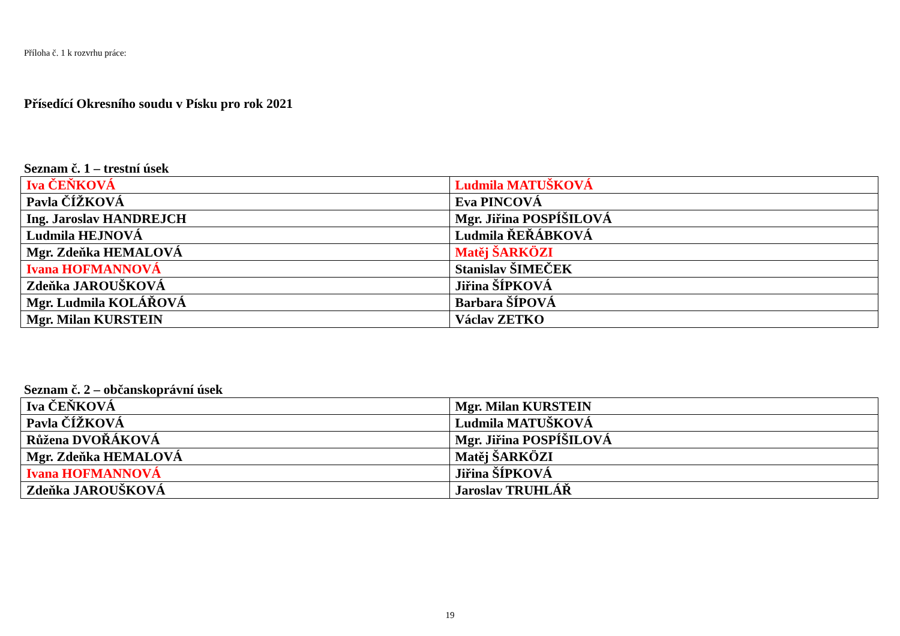Příloha č. 1 k rozvrhu práce:
Přísedící Okresního soudu v Písku pro rok 2021
Seznam č. 1 – trestní úsek
| Iva ČEŇKOVÁ | Ludmila MATUŠKOVÁ |
| Pavla ČÍŽKOVÁ | Eva PINCOVÁ |
| Ing. Jaroslav HANDREJCH | Mgr. Jiřina POSPÍŠILOVÁ |
| Ludmila HEJNOVÁ | Ludmila ŘEŘÁBKOVÁ |
| Mgr. Zdeňka HEMALOVÁ | Matěj ŠARKÖZI |
| Ivana HOFMANNOVÁ | Stanislav ŠIMEČEK |
| Zdeňka JAROUŠKOVÁ | Jiřina ŠÍPKOVÁ |
| Mgr. Ludmila KOLÁŘOVÁ | Barbara ŠÍPOVÁ |
| Mgr. Milan KURSTEIN | Václav ZETKO |
Seznam č. 2 – občanskoprávní úsek
| Iva ČEŇKOVÁ | Mgr. Milan KURSTEIN |
| Pavla ČÍŽKOVÁ | Ludmila MATUŠKOVÁ |
| Růžena DVOŘÁKOVÁ | Mgr. Jiřina POSPÍŠILOVÁ |
| Mgr. Zdeňka HEMALOVÁ | Matěj ŠARKÖZI |
| Ivana HOFMANNOVÁ | Jiřina ŠÍPKOVÁ |
| Zdeňka JAROUŠKOVÁ | Jaroslav TRUHLÁŘ |
19